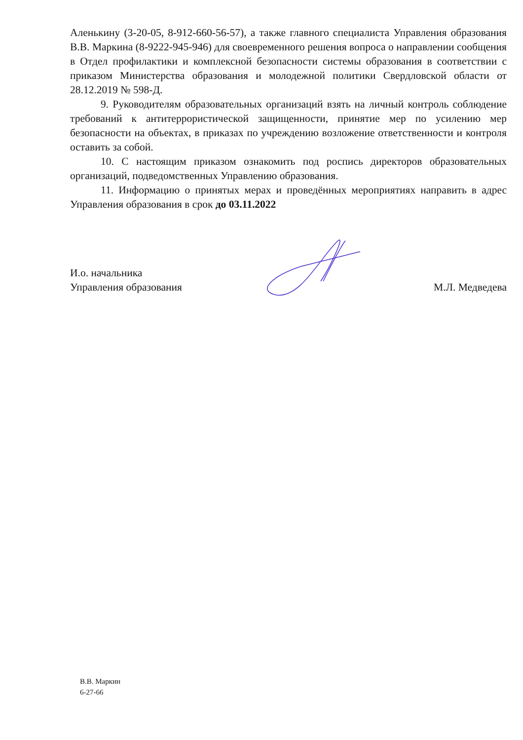Аленькину (3-20-05, 8-912-660-56-57), а также главного специалиста Управления образования В.В. Маркина (8-9222-945-946) для своевременного решения вопроса о направлении сообщения в Отдел профилактики и комплексной безопасности системы образования в соответствии с приказом Министерства образования и молодежной политики Свердловской области от 28.12.2019 № 598-Д.
9. Руководителям образовательных организаций взять на личный контроль соблюдение требований к антитеррористической защищенности, принятие мер по усилению мер безопасности на объектах, в приказах по учреждению возложение ответственности и контроля оставить за собой.
10. С настоящим приказом ознакомить под роспись директоров образовательных организаций, подведомственных Управлению образования.
11. Информацию о принятых мерах и проведённых мероприятиях направить в адрес Управления образования в срок до 03.11.2022
И.о. начальника
Управления образования
М.Л. Медведева
В.В. Маркин
6-27-66